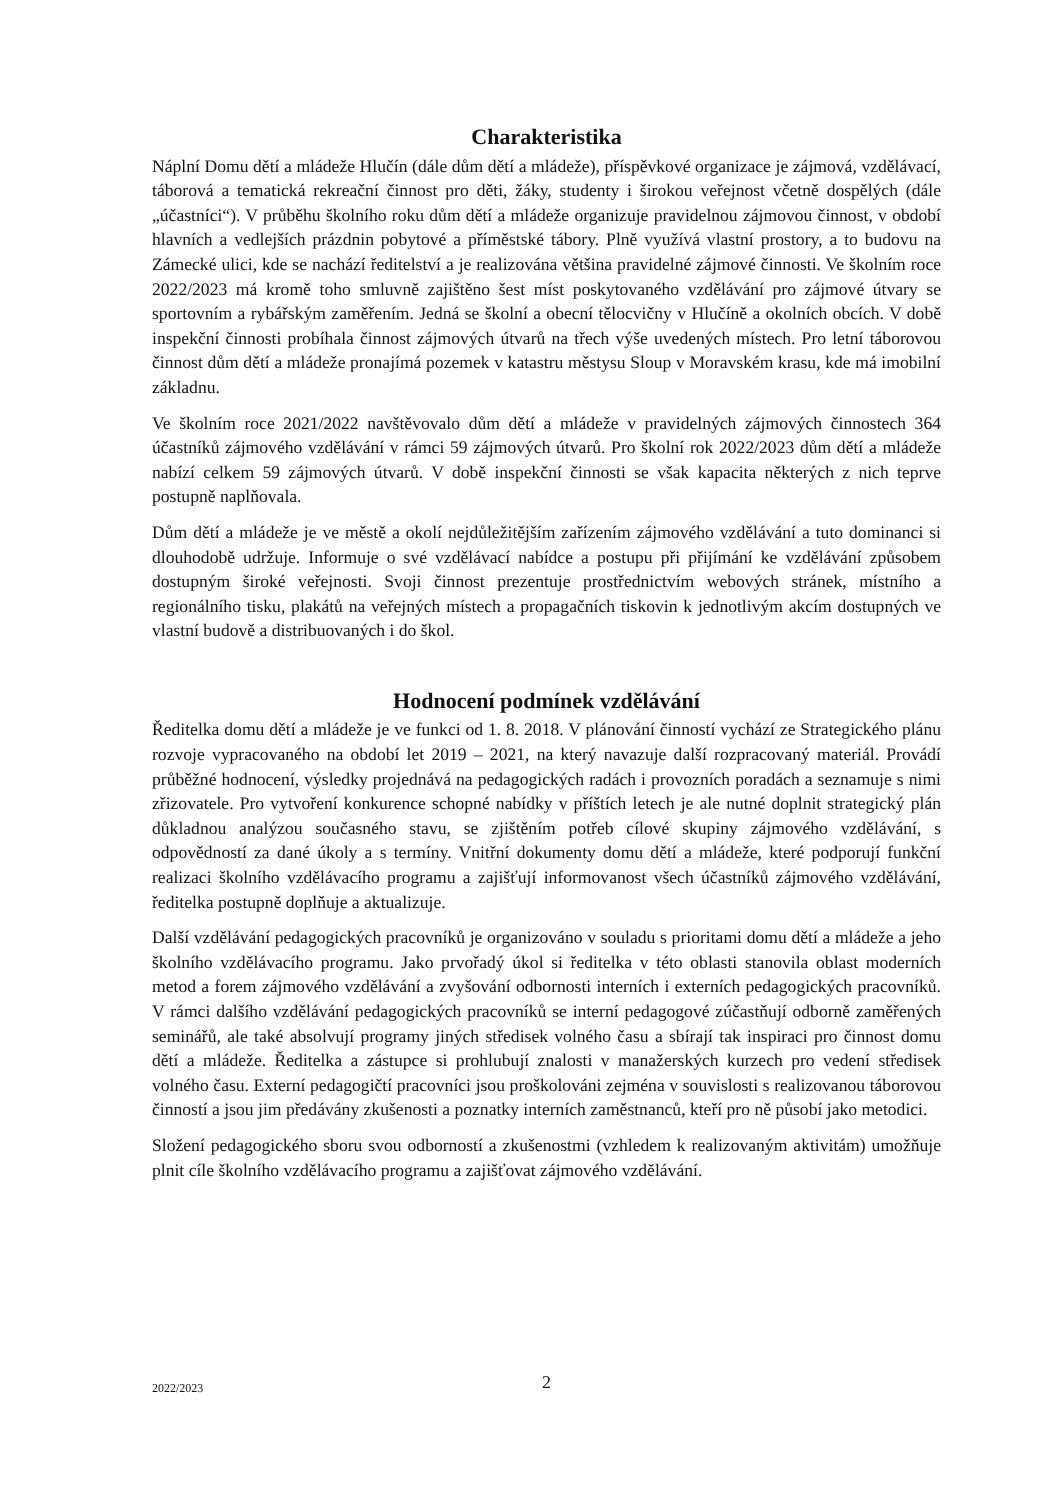Charakteristika
Náplní Domu dětí a mládeže Hlučín (dále dům dětí a mládeže), příspěvkové organizace je zájmová, vzdělávací, táborová a tematická rekreační činnost pro děti, žáky, studenty i širokou veřejnost včetně dospělých (dále „účastníci“). V průběhu školního roku dům dětí a mládeže organizuje pravidelnou zájmovou činnost, v období hlavních a vedlejších prázdnin pobytové a příměstské tábory. Plně využívá vlastní prostory, a to budovu na Zámecké ulici, kde se nachází ředitelství a je realizována většina pravidelné zájmové činnosti. Ve školním roce 2022/2023 má kromě toho smluvně zajištěno šest míst poskytovaného vzdělávání pro zájmové útvary se sportovním a rybářským zaměřením. Jedná se školní a obecní tělocvičny v Hlučíně a okolních obcích. V době inspekční činnosti probíhala činnost zájmových útvarů na třech výše uvedených místech. Pro letní táborovou činnost dům dětí a mládeže pronajímá pozemek v katastru městysu Sloup v Moravském krasu, kde má imobilní základnu.
Ve školním roce 2021/2022 navštěvovalo dům dětí a mládeže v pravidelných zájmových činnostech 364 účastníků zájmového vzdělávání v rámci 59 zájmových útvarů. Pro školní rok 2022/2023 dům dětí a mládeže nabízí celkem 59 zájmových útvarů. V době inspekční činnosti se však kapacita některých z nich teprve postupně naplňovala.
Dům dětí a mládeže je ve městě a okolí nejdůležitějším zařízením zájmového vzdělávání a tuto dominanci si dlouhodobě udržuje. Informuje o své vzdělávací nabídce a postupu při přijímání ke vzdělávání způsobem dostupným široké veřejnosti. Svoji činnost prezentuje prostřednictvím webových stránek, místního a regionálního tisku, plakátů na veřejných místech a propagačních tiskovin k jednotlivým akcím dostupných ve vlastní budově a distribuovaných i do škol.
Hodnocení podmínek vzdělávání
Ředitelka domu dětí a mládeže je ve funkci od 1. 8. 2018. V plánování činností vychází ze Strategického plánu rozvoje vypracovaného na období let 2019 – 2021, na který navazuje další rozpracovaný materiál. Provádí průběžné hodnocení, výsledky projednává na pedagogických radách i provozních poradách a seznamuje s nimi zřizovatele. Pro vytvoření konkurence schopné nabídky v příštích letech je ale nutné doplnit strategický plán důkladnou analýzou současného stavu, se zjištěním potřeb cílové skupiny zájmového vzdělávání, s odpovědností za dané úkoly a s termíny. Vnitřní dokumenty domu dětí a mládeže, které podporují funkční realizaci školního vzdělávacího programu a zajišťují informovanost všech účastníků zájmového vzdělávání, ředitelka postupně doplňuje a aktualizuje.
Další vzdělávání pedagogických pracovníků je organizováno v souladu s prioritami domu dětí a mládeže a jeho školního vzdělávacího programu. Jako prvořadý úkol si ředitelka v této oblasti stanovila oblast moderních metod a forem zájmového vzdělávání a zvyšování odbornosti interních i externích pedagogických pracovníků. V rámci dalšího vzdělávání pedagogických pracovníků se interní pedagogové zúčastňují odborně zaměřených seminářů, ale také absolvují programy jiných středisek volného času a sbírají tak inspiraci pro činnost domu dětí a mládeže. Ředitelka a zástupce si prohlubují znalosti v manažerských kurzech pro vedení středisek volného času. Externí pedagogičtí pracovníci jsou proškolováni zejména v souvislosti s realizovanou táborovou činností a jsou jim předávány zkušenosti a poznatky interních zaměstnanců, kteří pro ně působí jako metodici.
Složení pedagogického sboru svou odborností a zkušenostmi (vzhledem k realizovaným aktivitám) umožňuje plnit cíle školního vzdělávacího programu a zajišťovat zájmového vzdělávání.
2022/2023 2